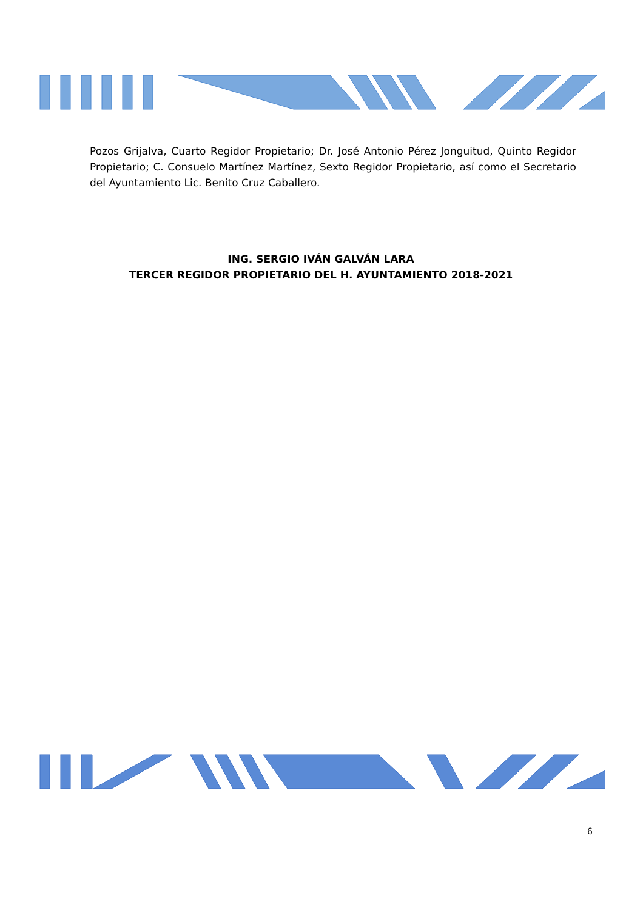Pozos Grijalva, Cuarto Regidor Propietario; Dr. José Antonio Pérez Jonguitud, Quinto Regidor Propietario; C. Consuelo Martínez Martínez, Sexto Regidor Propietario, así como el Secretario del Ayuntamiento Lic. Benito Cruz Caballero.
ING. SERGIO IVÁN GALVÁN LARA
TERCER REGIDOR PROPIETARIO DEL H. AYUNTAMIENTO 2018-2021
6